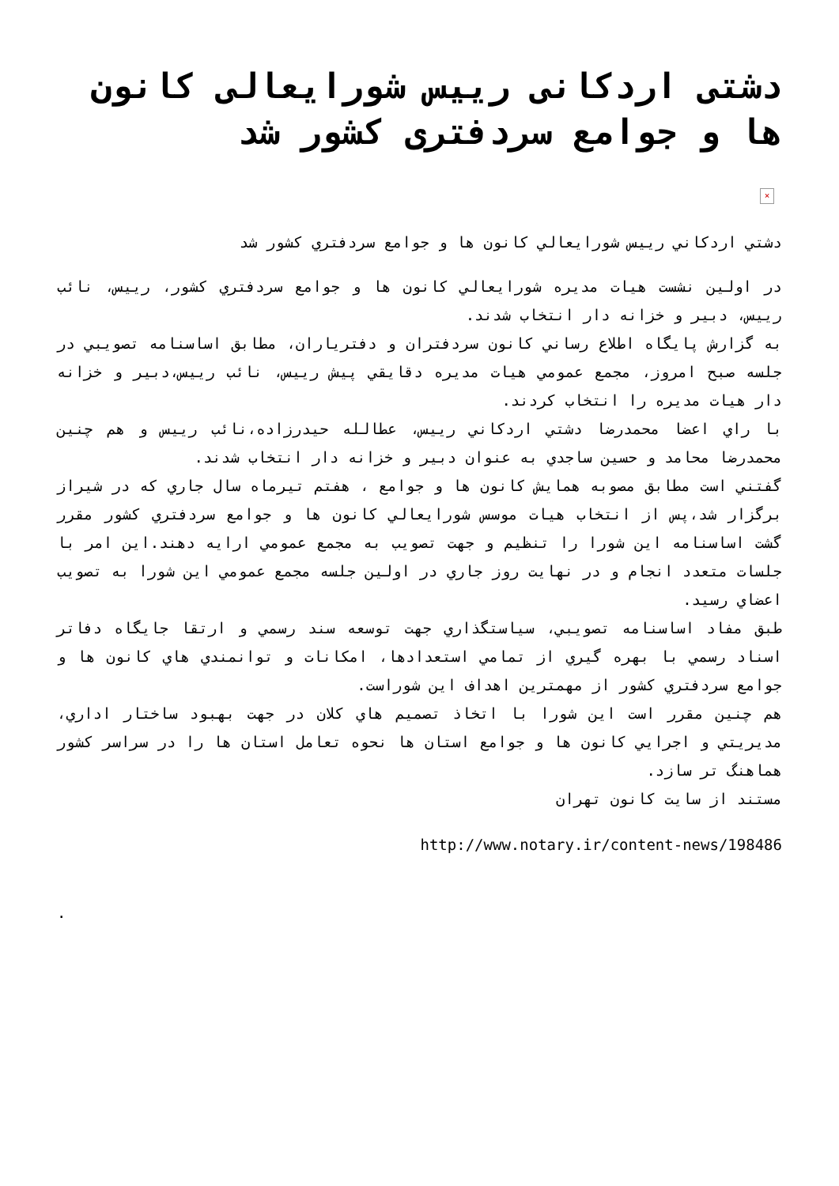دشتی اردکانی رییس شورایعالی کانون ها و جوامع سردفتری کشور شد
×
دشتي اردكاني رييس شورايعالي كانون ها و جوامع سردفتري كشور شد
در اولين نشست هيات مديره شورايعالي كانون ها و جوامع سردفتري كشور، رييس، نائب رييس، دبير و خزانه دار انتخاب شدند.
به گزارش پايگاه اطلاع رساني كانون سردفتران و دفترياران، مطابق اساسنامه تصويبي در جلسه صبح امروز، مجمع عمومي هيات مديره دقايقي پيش رييس، نائب رييس،دبير و خزانه دار هيات مديره را انتخاب كردند.
با راي اعضا محمدرضا دشتي اردكاني رييس، عطالله حيدرزاده،نائب رييس و هم چنين محمدرضا محامد و حسين ساجدي به عنوان دبير و خزانه دار انتخاب شدند.
گفتني است مطابق مصوبه همايش كانون ها و جوامع ، هفتم تيرماه سال جاري كه در شيراز برگزار شد،پس از انتخاب هيات موسس شورايعالي كانون ها و جوامع سردفتري كشور مقرر گشت اساسنامه اين شورا را تنظيم و جهت تصويب به مجمع عمومي ارايه دهند.اين امر با جلسات متعدد انجام و در نهايت روز جاري در اولين جلسه مجمع عمومي اين شورا به تصويب اعضاي رسيد.
طبق مفاد اساسنامه تصويبي، سياستگذاري جهت توسعه سند رسمي و ارتقا جايگاه دفاتر اسناد رسمي با بهره گيري از تمامي استعدادها، امكانات و توانمندي هاي كانون ها و جوامع سردفتري كشور از مهمترين اهداف اين شوراست.
هم چنين مقرر است اين شورا با اتخاذ تصميم هاي كلان در جهت بهبود ساختار اداري، مديريتي و اجرايي كانون ها و جوامع استان ها نحوه تعامل استان ها را در سراسر كشور هماهنگ تر سازد.
مستند از سايت كانون تهران
http://www.notary.ir/content-news/198486
.